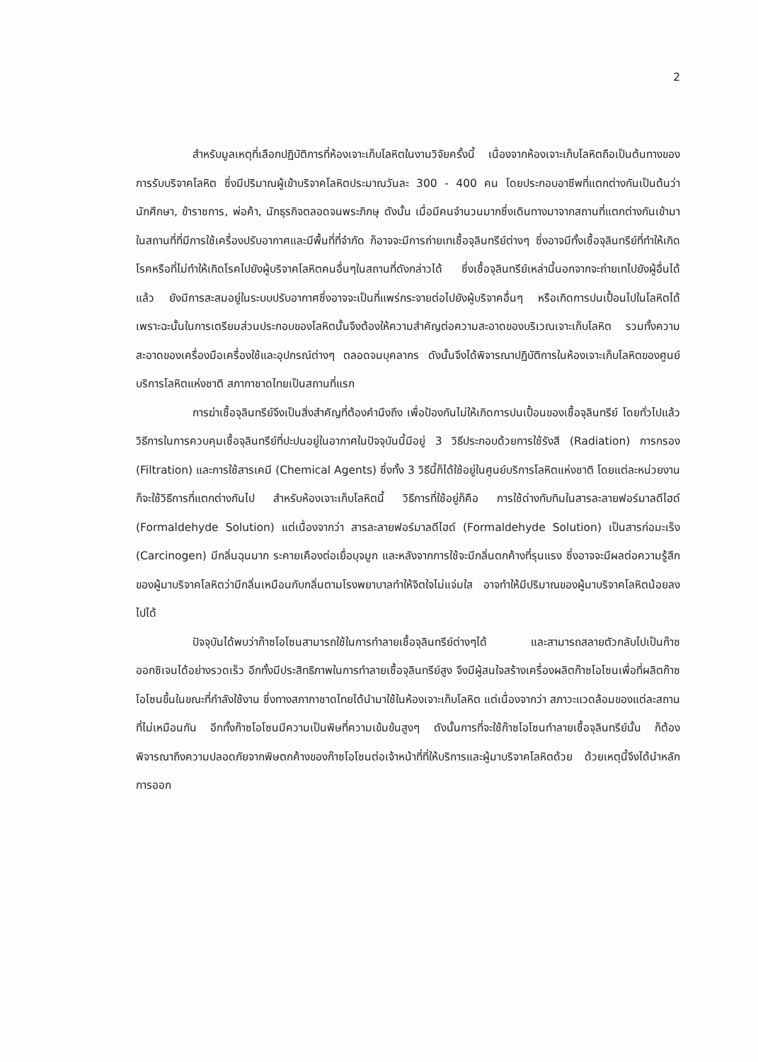2
สำหรับมูลเหตุที่เลือกปฏิบัติการที่ห้องเจาะเก็บโลหิตในงานวิจัยครั้งนี้ เนื่องจากห้องเจาะเก็บโลหิตถือเป็นต้นทางของการรับบริจาคโลหิต ซึ่งมีปริมาณผู้เข้าบริจาคโลหิตประมาณวันละ 300 - 400 คน โดยประกอบอาชีพที่แตกต่างกันเป็นต้นว่า นักศึกษา, ข้าราชการ, พ่อค้า, นักธุรกิจตลอดจนพระภิกษุ ดังนั้น เมื่อมีคนจำนวนมากซึ่งเดินทางมาจากสถานที่แตกต่างกันเข้ามาในสถานที่ที่มีการใช้เครื่องปรับอากาศและมีพื้นที่ที่จำกัด ก็อาจจะมีการถ่ายเทเชื้อจุลินทรีย์ต่างๆ ซึ่งอาจมีทั้งเชื้อจุลินทรีย์ที่ทำให้เกิดโรคหรือที่ไม่ทำให้เกิดโรคไปยังผู้บริจาคโลหิตคนอื่นๆในสถานที่ดังกล่าวได้ ซึ่งเชื้อจุลินทรีย์เหล่านี้นอกจากจะถ่ายเทไปยังผู้อื่นได้แล้ว ยังมีการสะสมอยู่ในระบบปรับอากาศซึ่งอาจจะเป็นที่แพร่กระจายต่อไปยังผู้บริจาคอื่นๆ หรือเกิดการปนเปื้อนไปในโลหิตได้ เพราะฉะนั้นในการเตรียมส่วนประกอบของโลหิตนั้นจึงต้องให้ความสำคัญต่อความสะอาดของบริเวณเจาะเก็บโลหิต รวมทั้งความสะอาดของเครื่องมือเครื่องใช้และอุปกรณ์ต่างๆ ตลอดจนบุคลากร ดังนั้นจึงได้พิจารณาปฏิบัติการในห้องเจาะเก็บโลหิตของศูนย์บริการโลหิตแห่งชาติ สภากาชาดไทยเป็นสถานที่แรก
การฆ่าเชื้อจุลินทรีย์จึงเป็นสิ่งสำคัญที่ต้องคำนึงถึง เพื่อป้องกันไม่ให้เกิดการปนเปื้อนของเชื้อจุลินทรีย์ โดยทั่วไปแล้ววิธีการในการควบคุมเชื้อจุลินทรีย์ที่ปะปนอยู่ในอากาศในปัจจุบันนี้มีอยู่ 3 วิธีประกอบด้วยการใช้รังสี (Radiation) การกรอง (Filtration) และการใช้สารเคมี (Chemical Agents) ซึ่งทั้ง 3 วิธีนี้ก็ได้ใช้อยู่ในศูนย์บริการโลหิตแห่งชาติ โดยแต่ละหน่วยงานก็จะใช้วิธีการที่แตกต่างกันไป สำหรับห้องเจาะเก็บโลหิตนี้ วิธีการที่ใช้อยู่ก็คือ การใช้ด่างทับทิมในสารละลายฟอร์มาลดีไฮด์ (Formaldehyde Solution) แต่เนื่องจากว่า สารละลายฟอร์มาลดีไฮด์ (Formaldehyde Solution) เป็นสารก่อมะเร็ง (Carcinogen) มีกลิ่นฉุนมาก ระคายเคืองต่อเยื่อบุจมูก และหลังจากการใช้จะมีกลิ่นตกค้างที่รุนแรง ซึ่งอาจจะมีผลต่อความรู้สึกของผู้มาบริจาคโลหิตว่ามีกลิ่นเหมือนกับกลิ่นตามโรงพยาบาลทำให้จิตใจไม่แจ่มใส อาจทำให้มีปริมาณของผู้มาบริจาคโลหิตน้อยลงไปได้
ปัจจุบันได้พบว่าก๊าซโอโซนสามารถใช้ในการทำลายเชื้อจุลินทรีย์ต่างๆได้ และสามารถสลายตัวกลับไปเป็นก๊าซออกซิเจนได้อย่างรวดเร็ว อีกทั้งมีประสิทธิภาพในการทำลายเชื้อจุลินทรีย์สูง จึงมีผู้สนใจสร้างเครื่องผลิตก๊าซโอโซนเพื่อที่ผลิตก๊าซโอโซนขึ้นในขณะที่กำลังใช้งาน ซึ่งทางสภากาชาดไทยได้นำมาใช้ในห้องเจาะเก็บโลหิต แต่เนื่องจากว่า สภาวะแวดล้อมของแต่ละสถานที่ไม่เหมือนกัน อีกทั้งก๊าซโอโซนมีความเป็นพิษที่ความเข้มข้นสูงๆ ดังนั้นการที่จะใช้ก๊าซโอโซนทำลายเชื้อจุลินทรีย์นั้น ก็ต้องพิจารณาถึงความปลอดภัยจากพิษตกค้างของก๊าซโอโซนต่อเจ้าหน้าที่ที่ให้บริการและผู้มาบริจาคโลหิตด้วย ด้วยเหตุนี้จึงได้นำหลักการออก